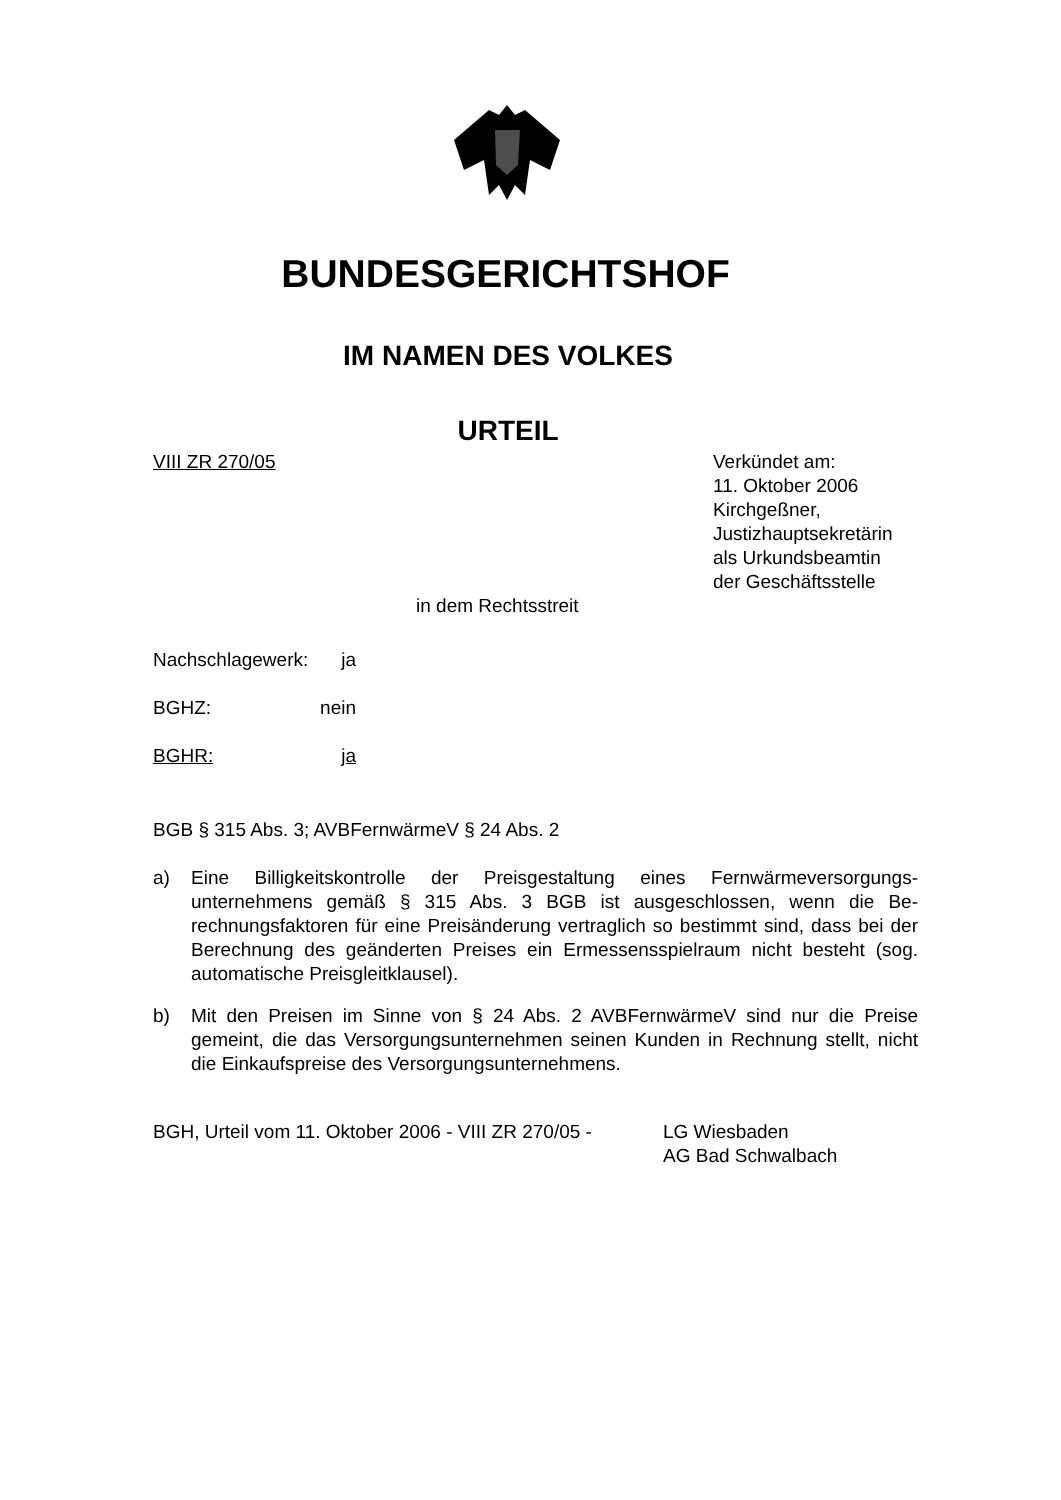BUNDESGERICHTSHOF
IM NAMEN DES VOLKES
URTEIL
VIII ZR 270/05 Verkündet am:
11. Oktober 2006
Kirchgeßner,
Justizhauptsekretärin
als Urkundsbeamtin
der Geschäftsstelle
in dem Rechtsstreit
Nachschlagewerk: ja
BGHZ: nein
BGHR: ja
BGB § 315 Abs. 3; AVBFernwärmeV § 24 Abs. 2
a) Eine Billigkeitskontrolle der Preisgestaltung eines Fernwärmeversorgungs­unternehmens gemäß § 315 Abs. 3 BGB ist ausgeschlossen, wenn die Be­rechnungsfaktoren für eine Preisänderung vertraglich so bestimmt sind, dass bei der Berechnung des geänderten Preises ein Ermessensspielraum nicht besteht (sog. automatische Preisgleitklausel).
b) Mit den Preisen im Sinne von § 24 Abs. 2 AVBFernwärmeV sind nur die Preise gemeint, die das Versorgungsunternehmen seinen Kunden in Rech­nung stellt, nicht die Einkaufspreise des Versorgungsunternehmens.
BGH, Urteil vom 11. Oktober 2006 - VIII ZR 270/05 - LG Wiesbaden
AG Bad Schwalbach